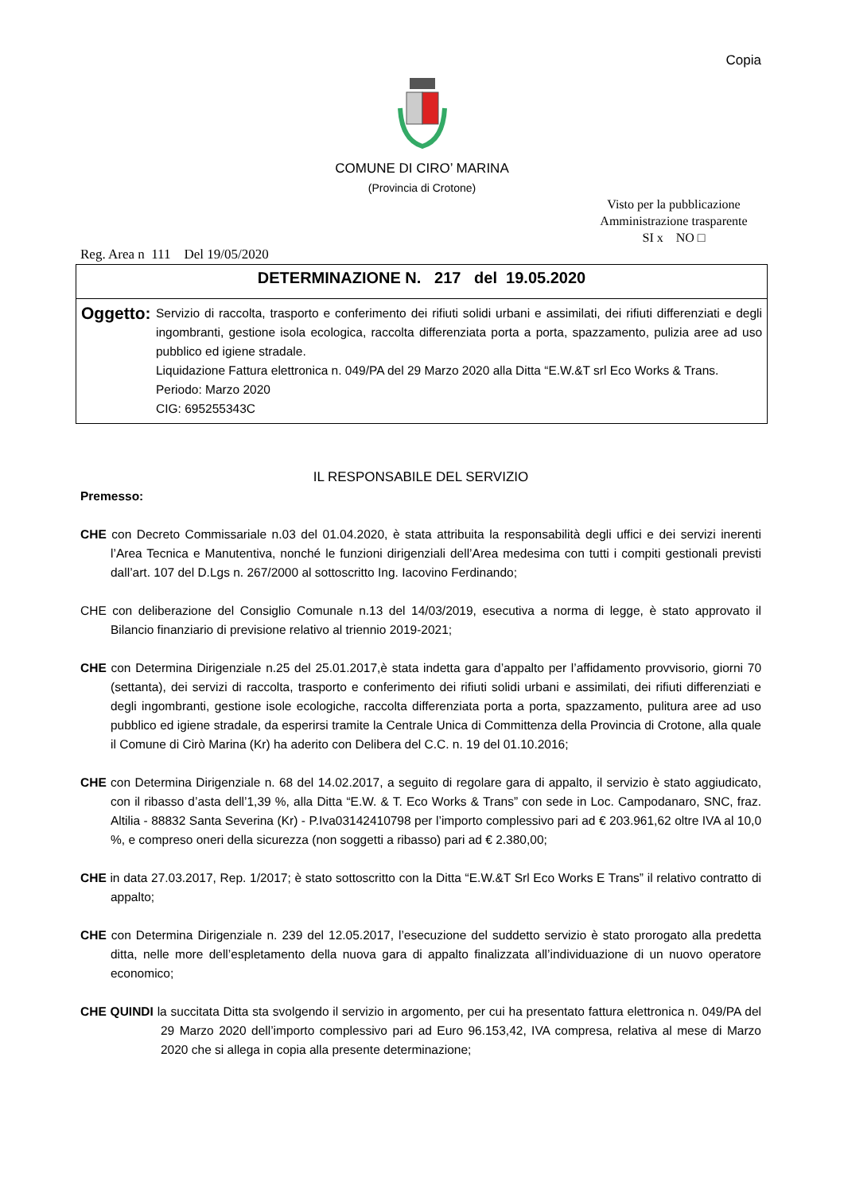Copia
COMUNE DI CIRO’ MARINA
(Provincia di Crotone)
Visto per la pubblicazione
Amministrazione trasparente
SI x NO □
Reg. Area n 111 Del 19/05/2020
DETERMINAZIONE N. 217 del 19.05.2020
Oggetto:
Servizio di raccolta, trasporto e conferimento dei rifiuti solidi urbani e assimilati, dei rifiuti differenziati e degli ingombranti, gestione isola ecologica, raccolta differenziata porta a porta, spazzamento, pulizia aree ad uso pubblico ed igiene stradale.
Liquidazione Fattura elettronica n. 049/PA del 29 Marzo 2020 alla Ditta “E.W.&T srl Eco Works & Trans.
Periodo: Marzo 2020
CIG: 695255343C
IL RESPONSABILE DEL SERVIZIO
Premesso:
CHE con Decreto Commissariale n.03 del 01.04.2020, è stata attribuita la responsabilità degli uffici e dei servizi inerenti l’Area Tecnica e Manutentiva, nonché le funzioni dirigenziali dell’Area medesima con tutti i compiti gestionali previsti dall’art. 107 del D.Lgs n. 267/2000 al sottoscritto Ing. Iacovino Ferdinando;
CHE con deliberazione del Consiglio Comunale n.13 del 14/03/2019, esecutiva a norma di legge, è stato approvato il Bilancio finanziario di previsione relativo al triennio 2019-2021;
CHE con Determina Dirigenziale n.25 del 25.01.2017,è stata indetta gara d’appalto per l’affidamento provvisorio, giorni 70 (settanta), dei servizi di raccolta, trasporto e conferimento dei rifiuti solidi urbani e assimilati, dei rifiuti differenziati e degli ingombranti, gestione isole ecologiche, raccolta differenziata porta a porta, spazzamento, pulitura aree ad uso pubblico ed igiene stradale, da esperirsi tramite la Centrale Unica di Committenza della Provincia di Crotone, alla quale il Comune di Cirò Marina (Kr) ha aderito con Delibera del C.C. n. 19 del 01.10.2016;
CHE con Determina Dirigenziale n. 68 del 14.02.2017, a seguito di regolare gara di appalto, il servizio è stato aggiudicato, con il ribasso d’asta dell’1,39 %, alla Ditta “E.W. & T. Eco Works & Trans” con sede in Loc. Campodanaro, SNC, fraz. Altilia - 88832 Santa Severina (Kr) - P.Iva03142410798 per l’importo complessivo pari ad € 203.961,62 oltre IVA al 10,0 %, e compreso oneri della sicurezza (non soggetti a ribasso) pari ad € 2.380,00;
CHE in data 27.03.2017, Rep. 1/2017; è stato sottoscritto con la Ditta “E.W.&T Srl Eco Works E Trans” il relativo contratto di appalto;
CHE con Determina Dirigenziale n. 239 del 12.05.2017, l’esecuzione del suddetto servizio è stato prorogato alla predetta ditta, nelle more dell’espletamento della nuova gara di appalto finalizzata all’individuazione di un nuovo operatore economico;
CHE QUINDI la succitata Ditta sta svolgendo il servizio in argomento, per cui ha presentato fattura elettronica n. 049/PA del 29 Marzo 2020 dell’importo complessivo pari ad Euro 96.153,42, IVA compresa, relativa al mese di Marzo 2020 che si allega in copia alla presente determinazione;